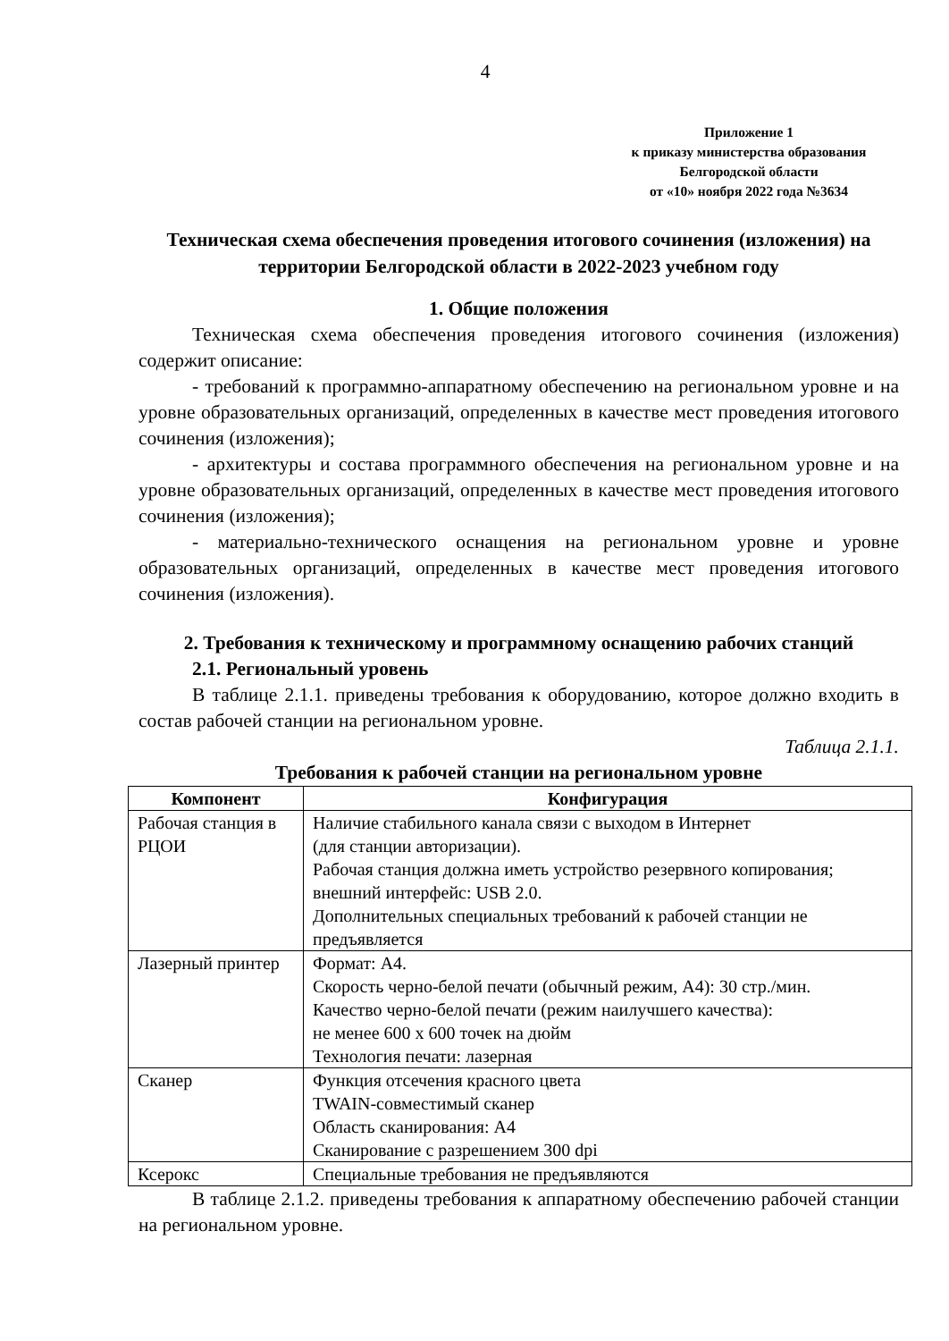4
Приложение 1
к приказу министерства образования
Белгородской области
от «10» ноября 2022 года №3634
Техническая схема обеспечения проведения итогового сочинения (изложения) на территории Белгородской области в 2022-2023 учебном году
1. Общие положения
Техническая схема обеспечения проведения итогового сочинения (изложения) содержит описание:
- требований к программно-аппаратному обеспечению на региональном уровне и на уровне образовательных организаций, определенных в качестве мест проведения итогового сочинения (изложения);
- архитектуры и состава программного обеспечения на региональном уровне и на уровне образовательных организаций, определенных в качестве мест проведения итогового сочинения (изложения);
- материально-технического оснащения на региональном уровне и уровне образовательных организаций, определенных в качестве мест проведения итогового сочинения (изложения).
2. Требования к техническому и программному оснащению рабочих станций
2.1. Региональный уровень
В таблице 2.1.1. приведены требования к оборудованию, которое должно входить в состав рабочей станции на региональном уровне.
Таблица 2.1.1.
Требования к рабочей станции на региональном уровне
| Компонент | Конфигурация |
| --- | --- |
| Рабочая станция в РЦОИ | Наличие стабильного канала связи с выходом в Интернет (для станции авторизации). Рабочая станция должна иметь устройство резервного копирования; внешний интерфейс: USB 2.0. Дополнительных специальных требований к рабочей станции не предъявляется |
| Лазерный принтер | Формат: А4. Скорость черно-белой печати (обычный режим, А4): 30 стр./мин. Качество черно-белой печати (режим наилучшего качества): не менее 600 x 600 точек на дюйм Технология печати: лазерная |
| Сканер | Функция отсечения красного цвета TWAIN-совместимый сканер Область сканирования: А4 Сканирование с разрешением 300 dpi |
| Ксерокс | Специальные требования не предъявляются |
В таблице 2.1.2. приведены требования к аппаратному обеспечению рабочей станции на региональном уровне.